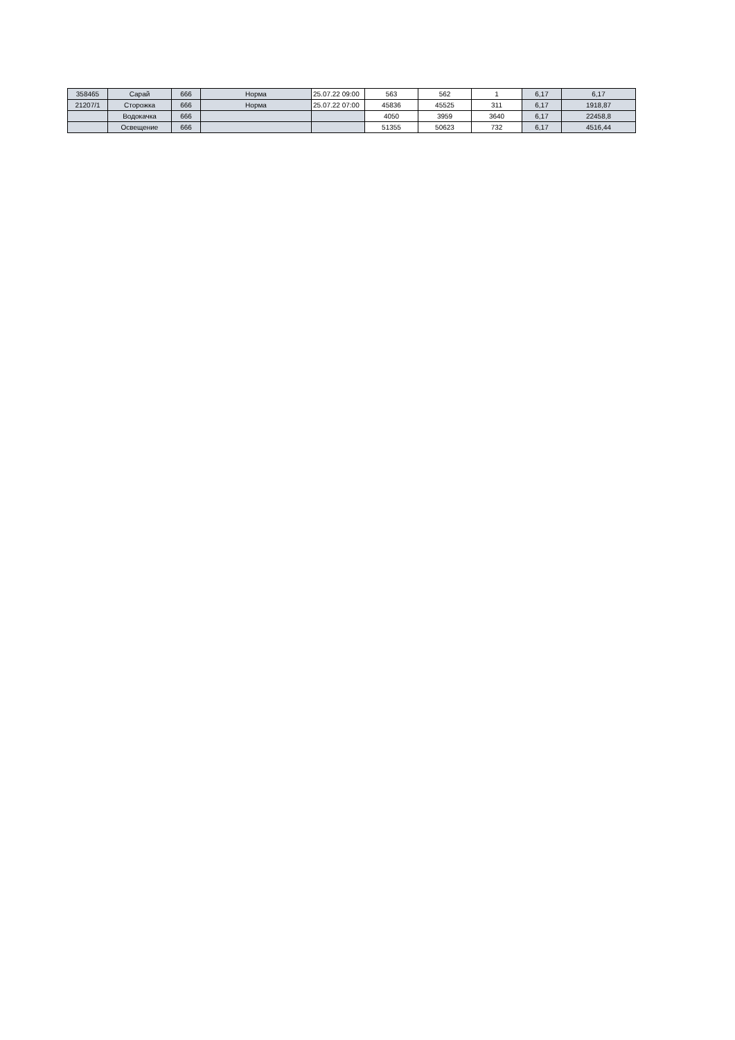| 358465 | Сарай | 666 | Норма | 25.07.22 09:00 | 563 | 562 | 1 | 6,17 | 6,17 |
| 21207/1 | Сторожка | 666 | Норма | 25.07.22 07:00 | 45836 | 45525 | 311 | 6,17 | 1918,87 |
| | Водокачка | 666 | | | 4050 | 3959 | 3640 | 6,17 | 22458,8 |
| | Освещение | 666 | | | 51355 | 50623 | 732 | 6,17 | 4516,44 |